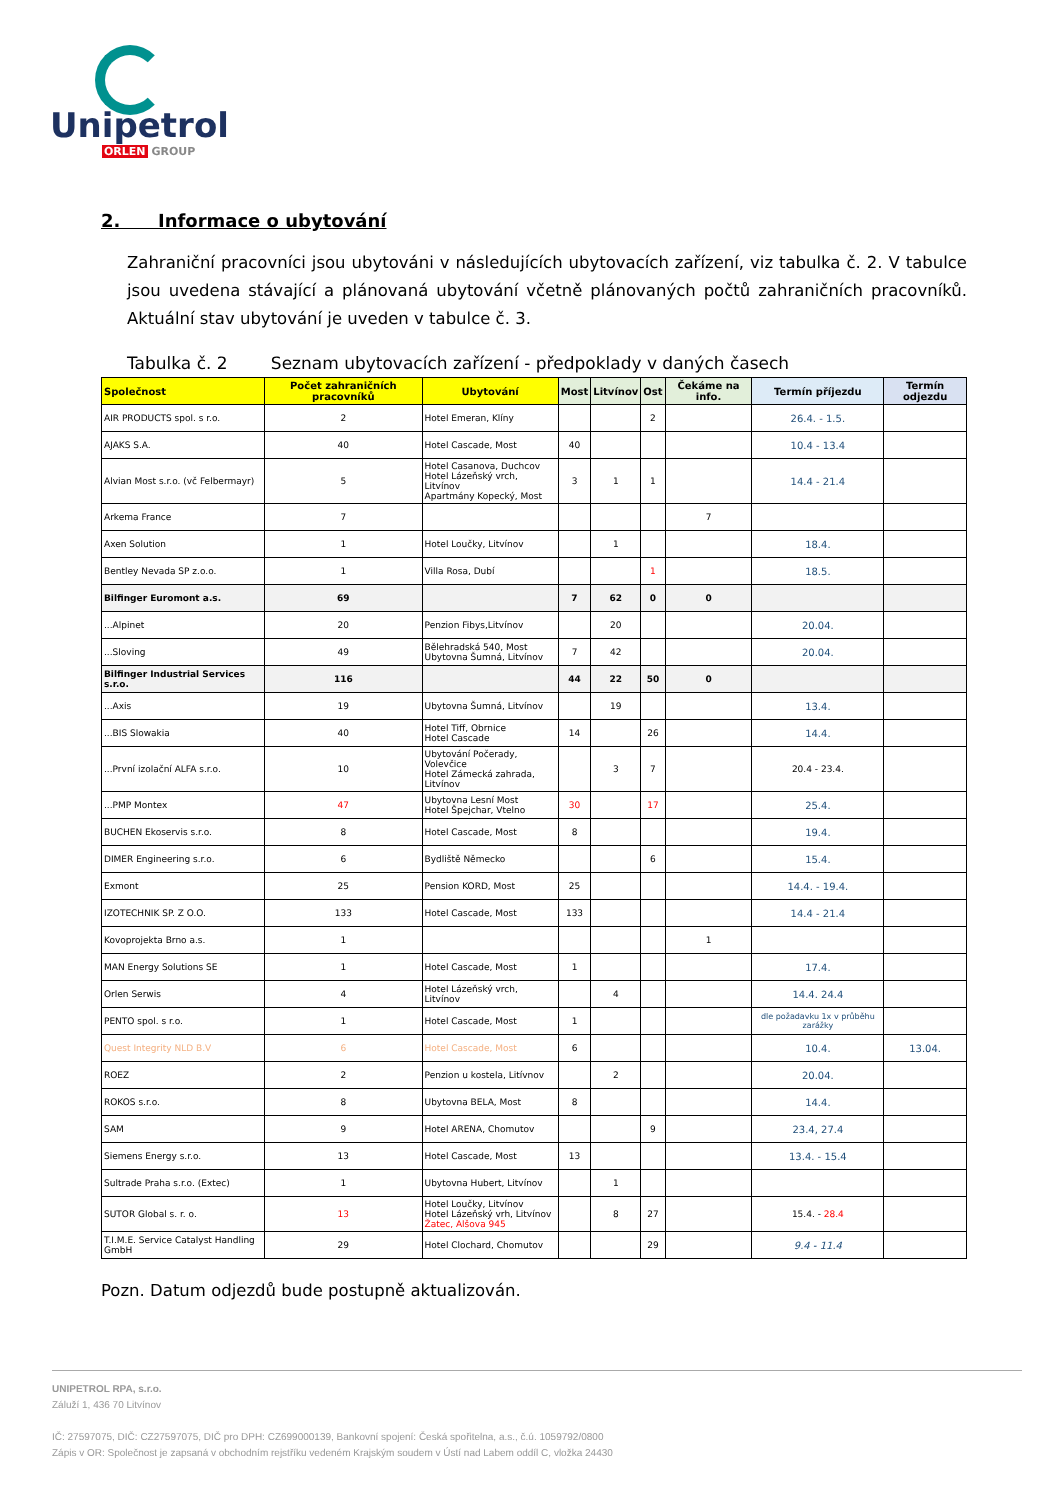Unipetrol
ORLEN GROUP
2. Informace o ubytování
Zahraniční pracovníci jsou ubytováni v následujících ubytovacích zařízení, viz tabulka č. 2. V tabulce jsou uvedena stávající a plánovaná ubytování včetně plánovaných počtů zahraničních pracovníků. Aktuální stav ubytování je uveden v tabulce č. 3.
Tabulka č. 2 Seznam ubytovacích zařízení - předpoklady v daných časech
| Společnost | Počet zahraničních pracovníků | Ubytování | Most | Litvínov | Ost | Čekáme na info. | Termín příjezdu | Termín odjezdu |
| --- | --- | --- | --- | --- | --- | --- | --- | --- |
| AIR PRODUCTS spol. s r.o. | 2 | Hotel Emeran, Klíny | | | 2 | | 26.4. - 1.5. | |
| AJAKS S.A. | 40 | Hotel Cascade, Most | 40 | | | | 10.4 - 13.4 | |
| Alvian Most s.r.o. (vč Felbermayr) | 5 | Hotel Casanova, Duchcov Hotel Lázeňský vrch, Litvínov Apartmány Kopecký, Most | 3 | 1 | 1 | | 14.4 - 21.4 | |
| Arkema France | 7 | | | | | 7 | | |
| Axen Solution | 1 | Hotel Loučky, Litvínov | | 1 | | | 18.4. | |
| Bentley Nevada SP z.o.o. | 1 | Villa Rosa, Dubí | | | 1 | | 18.5. | |
| Bilfinger Euromont a.s. | 69 | | 7 | 62 | 0 | 0 | | |
| ...Alpinet | 20 | Penzion Fibys,Litvínov | | 20 | | | 20.04. | |
| ...Sloving | 49 | Bělehradská 540, Most Ubytovna Šumná, Litvínov | 7 | 42 | | | 20.04. | |
| Bilfinger Industrial Services s.r.o. | 116 | | 44 | 22 | 50 | 0 | | |
| ...Axis | 19 | Ubytovna Šumná, Litvínov | | 19 | | | 13.4. | |
| ...BIS Slowakia | 40 | Hotel Tiff, Obrnice Hotel Cascade | 14 | | 26 | | 14.4. | |
| ...První izolační ALFA s.r.o. | 10 | Ubytování Počerady, Volevčice Hotel Zámecká zahrada, Litvínov | | 3 | 7 | | 20.4 - 23.4. | |
| ...PMP Montex | 47 | Ubytovna Lesní Most Hotel Špejchar, Vtelno | 30 | | 17 | | 25.4. | |
| BUCHEN Ekoservis s.r.o. | 8 | Hotel Cascade, Most | 8 | | | | 19.4. | |
| DIMER Engineering s.r.o. | 6 | Bydliště Německo | | | 6 | | 15.4. | |
| Exmont | 25 | Pension KORD, Most | 25 | | | | 14.4. - 19.4. | |
| IZOTECHNIK SP. Z O.O. | 133 | Hotel Cascade, Most | 133 | | | | 14.4 - 21.4 | |
| Kovoprojekta Brno a.s. | 1 | | | | | 1 | | |
| MAN Energy Solutions SE | 1 | Hotel Cascade, Most | 1 | | | | 17.4. | |
| Orlen Serwis | 4 | Hotel Lázeňský vrch, Litvínov | | 4 | | | 14.4. 24.4 | |
| PENTO spol. s r.o. | 1 | Hotel Cascade, Most | 1 | | | | dle požadavku 1x v průběhu zarážky | |
| Quest Integrity NLD B.V | 6 | Hotel Cascade, Most | 6 | | | | 10.4. | 13.04. |
| ROEZ | 2 | Penzion u kostela, Litívnov | | 2 | | | 20.04. | |
| ROKOS s.r.o. | 8 | Ubytovna BELA, Most | 8 | | | | 14.4. | |
| SAM | 9 | Hotel ARENA, Chomutov | | | 9 | | 23.4, 27.4 | |
| Siemens Energy s.r.o. | 13 | Hotel Cascade, Most | 13 | | | | 13.4. - 15.4 | |
| Sultrade Praha s.r.o. (Extec) | 1 | Ubytovna Hubert, Litvínov | | 1 | | | | |
| SUTOR Global s. r. o. | 13 | Hotel Loučky, Litvínov Hotel Lázeňský vrh, Litvínov Žatec, Alšova 945 | | 8 | 27 | | 15.4. - 28.4 | |
| T.I.M.E. Service Catalyst Handling GmbH | 29 | Hotel Clochard, Chomutov | | | 29 | | 9.4 - 11.4 | |
Pozn. Datum odjezdů bude postupně aktualizován.
UNIPETROL RPA, s.r.o.
Záluží 1, 436 70 Litvínov
IČ: 27597075, DIČ: CZ27597075, DIČ pro DPH: CZ699000139, Bankovní spojení: Česká spořitelna, a.s., č.ú. 1059792/0800
Zápis v OR: Společnost je zapsaná v obchodním rejstříku vedeném Krajským soudem v Ústí nad Labem oddíl C, vložka 24430